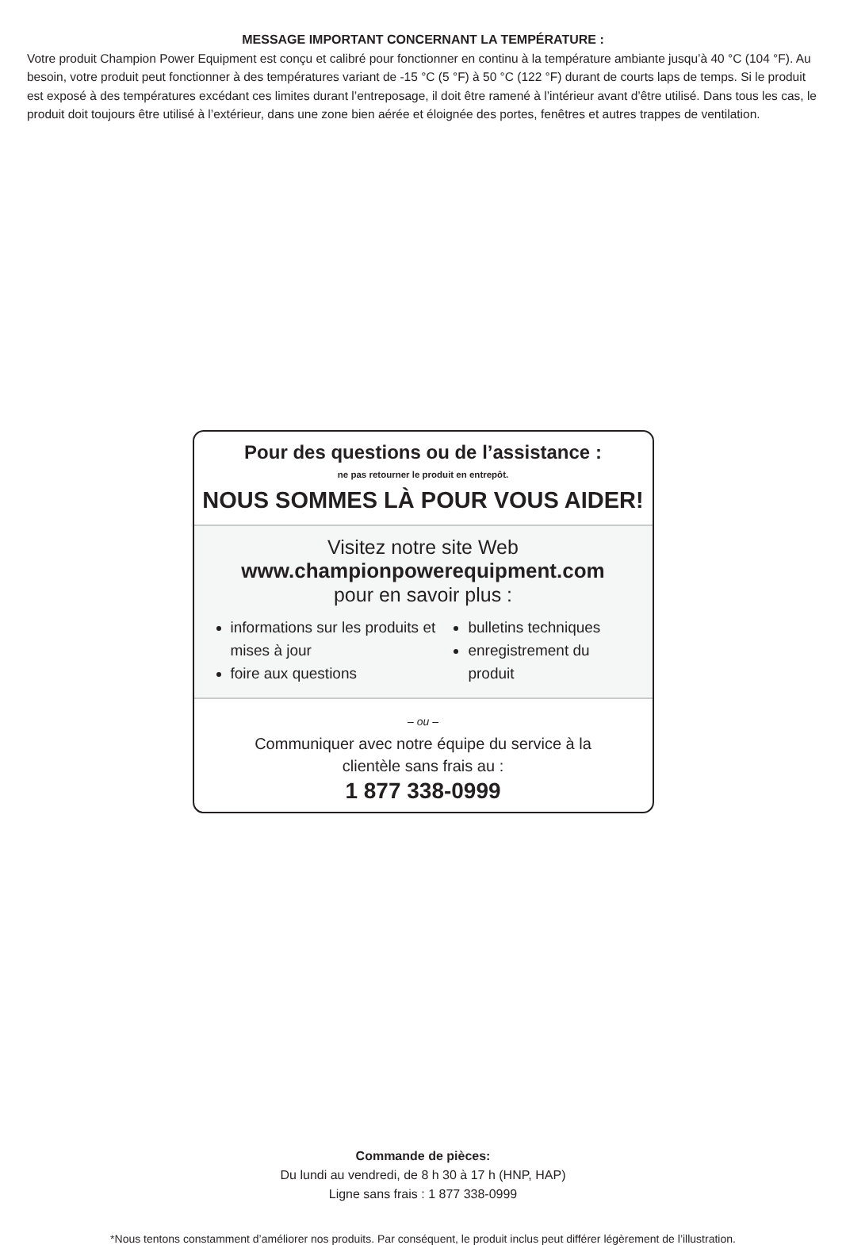MESSAGE IMPORTANT CONCERNANT LA TEMPÉRATURE :
Votre produit Champion Power Equipment est conçu et calibré pour fonctionner en continu à la température ambiante jusqu’à 40 °C (104 °F). Au besoin, votre produit peut fonctionner à des températures variant de -15 °C (5 °F) à 50 °C (122 °F) durant de courts laps de temps. Si le produit est exposé à des températures excédant ces limites durant l’entreposage, il doit être ramené à l’intérieur avant d’être utilisé. Dans tous les cas, le produit doit toujours être utilisé à l’extérieur, dans une zone bien aérée et éloignée des portes, fenêtres et autres trappes de ventilation.
Pour des questions ou de l’assistance :
ne pas retourner le produit en entrepôt.
NOUS SOMMES LÀ POUR VOUS AIDER!
Visitez notre site Web
www.championpowerequipment.com
pour en savoir plus :
informations sur les produits et mises à jour
foire aux questions
bulletins techniques
enregistrement du produit
– ou –
Communiquer avec notre équipe du service à la
clientèle sans frais au :
1 877 338-0999
Commande de pièces:
Du lundi au vendredi, de 8 h 30 à 17 h (HNP, HAP)
Ligne sans frais : 1 877 338-0999
*Nous tentons constamment d’améliorer nos produits. Par conséquent, le produit inclus peut différer légèrement de l’illustration.